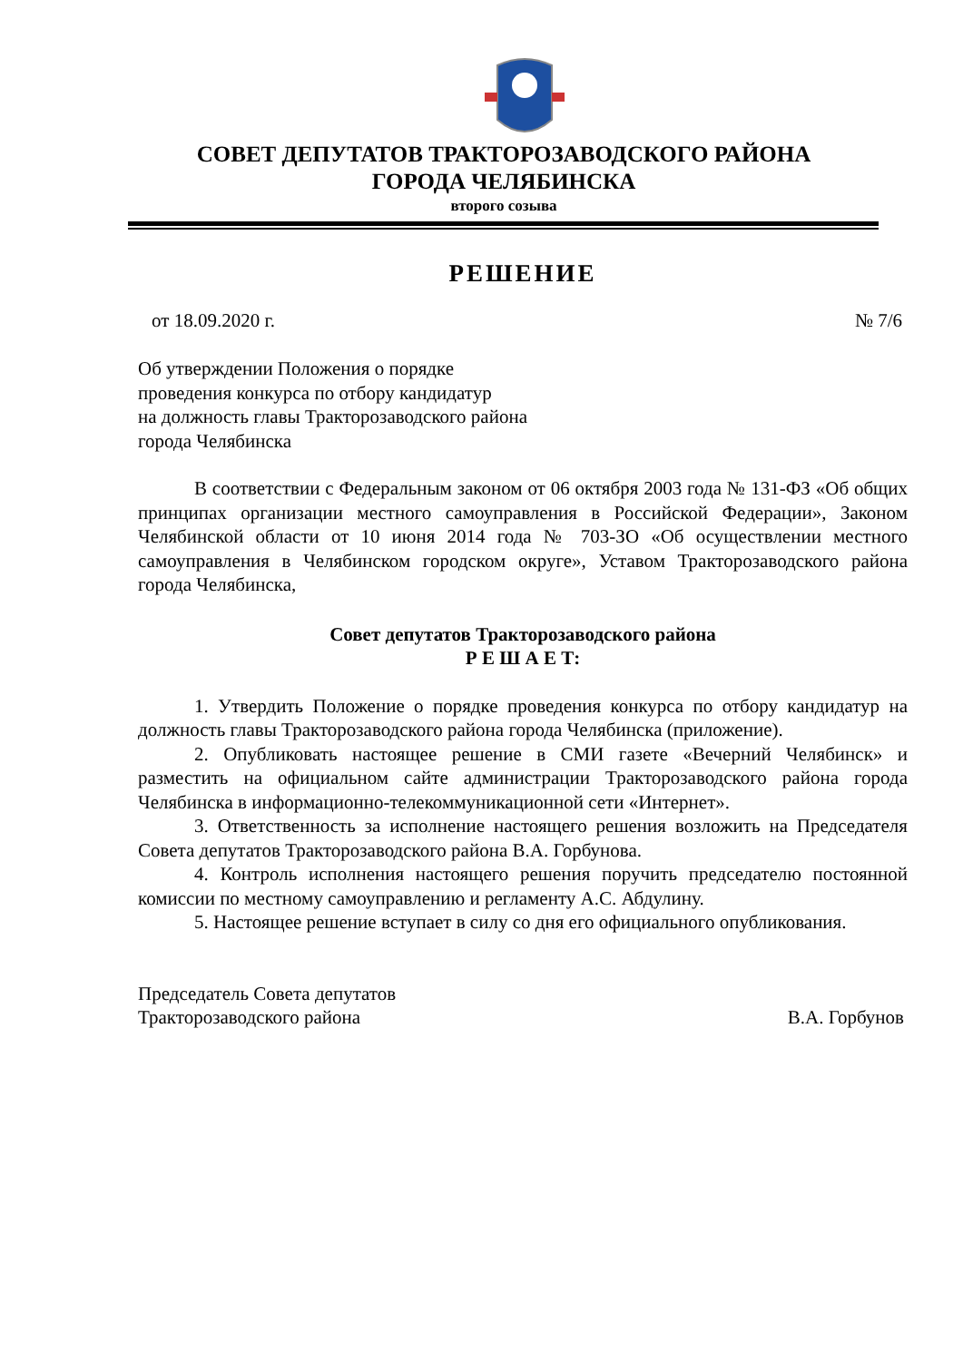СОВЕТ ДЕПУТАТОВ ТРАКТОРОЗАВОДСКОГО РАЙОНА
ГОРОДА ЧЕЛЯБИНСКА
второго созыва
РЕШЕНИЕ
от 18.09.2020 г. № 7/6
Об утверждении Положения о порядке
проведения конкурса по отбору кандидатур
на должность главы Тракторозаводского района
города Челябинска
В соответствии с Федеральным законом от 06 октября 2003 года № 131-ФЗ «Об общих принципах организации местного самоуправления в Российской Федерации», Законом Челябинской области от 10 июня 2014 года № 703-ЗО «Об осуществлении местного самоуправления в Челябинском городском округе», Уставом Тракторозаводского района города Челябинска,
Совет депутатов Тракторозаводского района
Р Е Ш А Е Т:
1. Утвердить Положение о порядке проведения конкурса по отбору кандидатур на должность главы Тракторозаводского района города Челябинска (приложение).
2. Опубликовать настоящее решение в СМИ газете «Вечерний Челябинск» и разместить на официальном сайте администрации Тракторозаводского района города Челябинска в информационно-телекоммуникационной сети «Интернет».
3. Ответственность за исполнение настоящего решения возложить на Председателя Совета депутатов Тракторозаводского района В.А. Горбунова.
4. Контроль исполнения настоящего решения поручить председателю постоянной комиссии по местному самоуправлению и регламенту А.С. Абдулину.
5. Настоящее решение вступает в силу со дня его официального опубликования.
Председатель Совета депутатов
Тракторозаводского района В.А. Горбунов